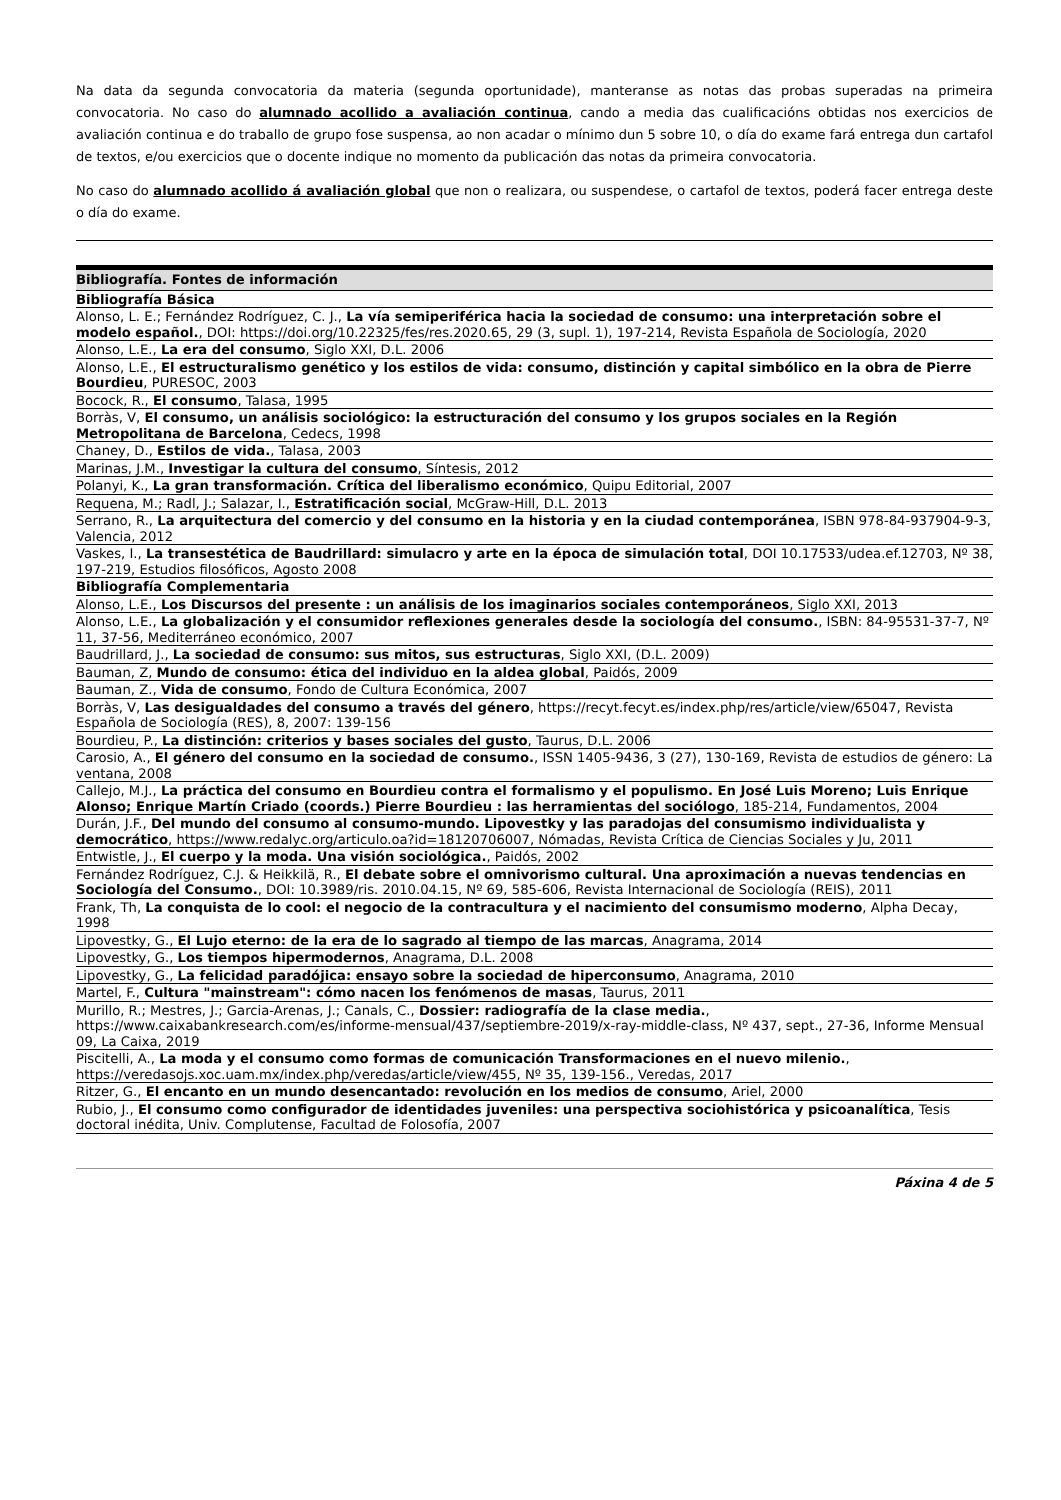Na data da segunda convocatoria da materia (segunda oportunidade), manteranse as notas das probas superadas na primeira convocatoria. No caso do alumnado acollido a avaliación continua, cando a media das cualificacións obtidas nos exercicios de avaliación continua e do traballo de grupo fose suspensa, ao non acadar o mínimo dun 5 sobre 10, o día do exame fará entrega dun cartafol de textos, e/ou exercicios que o docente indique no momento da publicación das notas da primeira convocatoria.
No caso do alumnado acollido á avaliación global que non o realizara, ou suspendese, o cartafol de textos, poderá facer entrega deste o día do exame.
| Bibliografía. Fontes de información |
| --- |
| Bibliografía Básica |
| Alonso, L. E.; Fernández Rodríguez, C. J., La vía semiperiférica hacia la sociedad de consumo: una interpretación sobre el modelo español. , DOI: https://doi.org/10.22325/fes/res.2020.65, 29 (3, supl. 1), 197-214, Revista Española de Sociología, 2020 |
| Alonso, L.E., La era del consumo , Siglo XXI, D.L. 2006 |
| Alonso, L.E., El estructuralismo genético y los estilos de vida: consumo, distinción y capital simbólico en la obra de Pierre Bourdieu , PURESOC, 2003 |
| Bocock, R., El consumo , Talasa, 1995 |
| Borràs, V, El consumo, un análisis sociológico: la estructuración del consumo y los grupos sociales en la Región Metropolitana de Barcelona , Cedecs, 1998 |
| Chaney, D., Estilos de vida. , Talasa, 2003 |
| Marinas, J.M., Investigar la cultura del consumo , Síntesis, 2012 |
| Polanyi, K., La gran transformación. Crítica del liberalismo económico , Quipu Editorial, 2007 |
| Requena, M.; Radl, J.; Salazar, I., Estratificación social , McGraw-Hill, D.L. 2013 |
| Serrano, R., La arquitectura del comercio y del consumo en la historia y en la ciudad contemporánea , ISBN 978-84-937904-9-3, Valencia, 2012 |
| Vaskes, I., La transestética de Baudrillard: simulacro y arte en la época de simulación total , DOI 10.17533/udea.ef.12703, Nº 38, 197-219, Estudios filosóficos, Agosto 2008 |
| Bibliografía Complementaria |
| Alonso, L.E., Los Discursos del presente : un análisis de los imaginarios sociales contemporáneos , Siglo XXI, 2013 |
| Alonso, L.E., La globalización y el consumidor reflexiones generales desde la sociología del consumo. , ISBN: 84-95531-37-7, Nº 11, 37-56, Mediterráneo económico, 2007 |
| Baudrillard, J., La sociedad de consumo: sus mitos, sus estructuras , Siglo XXI, (D.L. 2009) |
| Bauman, Z, Mundo de consumo: ética del individuo en la aldea global , Paidós, 2009 |
| Bauman, Z., Vida de consumo , Fondo de Cultura Económica, 2007 |
| Borràs, V, Las desigualdades del consumo a través del género , https://recyt.fecyt.es/index.php/res/article/view/65047, Revista Española de Sociología (RES), 8, 2007: 139-156 |
| Bourdieu, P., La distinción: criterios y bases sociales del gusto , Taurus, D.L. 2006 |
| Carosio, A., El género del consumo en la sociedad de consumo. , ISSN 1405-9436, 3 (27), 130-169, Revista de estudios de género: La ventana, 2008 |
| Callejo, M.J., La práctica del consumo en Bourdieu contra el formalismo y el populismo. En José Luis Moreno; Luis Enrique Alonso; Enrique Martín Criado (coords.) Pierre Bourdieu : las herramientas del sociólogo , 185-214, Fundamentos, 2004 |
| Durán, J.F., Del mundo del consumo al consumo-mundo. Lipovestky y las paradojas del consumismo individualista y democrático , https://www.redalyc.org/articulo.oa?id=18120706007, Nómadas, Revista Crítica de Ciencias Sociales y Ju, 2011 |
| Entwistle, J., El cuerpo y la moda. Una visión sociológica. , Paidós, 2002 |
| Fernández Rodríguez, C.J. & Heikkilä, R., El debate sobre el omnivorismo cultural. Una aproximación a nuevas tendencias en Sociología del Consumo. , DOI: 10.3989/ris. 2010.04.15, Nº 69, 585-606, Revista Internacional de Sociología (REIS), 2011 |
| Frank, Th, La conquista de lo cool: el negocio de la contracultura y el nacimiento del consumismo moderno , Alpha Decay, 1998 |
| Lipovestky, G., El Lujo eterno: de la era de lo sagrado al tiempo de las marcas , Anagrama, 2014 |
| Lipovestky, G., Los tiempos hipermodernos , Anagrama, D.L. 2008 |
| Lipovestky, G., La felicidad paradójica: ensayo sobre la sociedad de hiperconsumo , Anagrama, 2010 |
| Martel, F., Cultura "mainstream": cómo nacen los fenómenos de masas , Taurus, 2011 |
| Murillo, R.; Mestres, J.; Garcia-Arenas, J.; Canals, C., Dossier: radiografía de la clase media. , https://www.caixabankresearch.com/es/informe-mensual/437/septiembre-2019/x-ray-middle-class, Nº 437, sept., 27-36, Informe Mensual 09, La Caixa, 2019 |
| Piscitelli, A., La moda y el consumo como formas de comunicación Transformaciones en el nuevo milenio. , https://veredasojs.xoc.uam.mx/index.php/veredas/article/view/455, Nº 35, 139-156., Veredas, 2017 |
| Ritzer, G., El encanto en un mundo desencantado: revolución en los medios de consumo , Ariel, 2000 |
| Rubio, J., El consumo como configurador de identidades juveniles: una perspectiva sociohistórica y psicoanalítica , Tesis doctoral inédita, Univ. Complutense, Facultad de Folosofía, 2007 |
Páxina 4 de 5